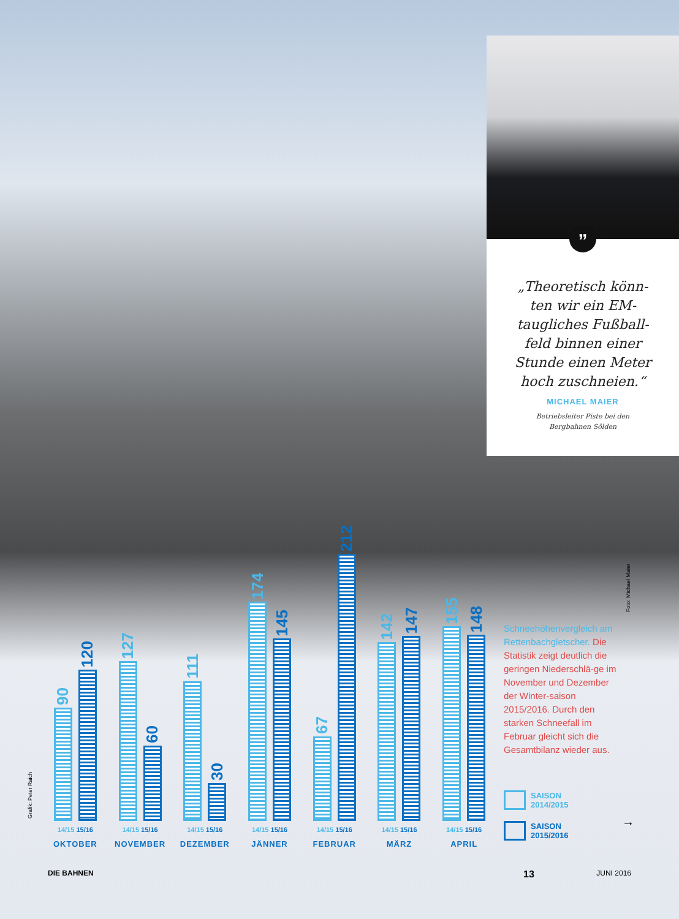”
„Theoretisch könn-ten wir ein EM-taugliches Fußball-feld binnen einer Stunde einen Meter hoch zuschneien.“
MICHAEL MAIER
Betriebsleiter Piste bei den
Bergbahnen Sölden
Foto: Michael Maier
Grafik: Peter Raich
90
120
14/15 15/16
OKTOBER
127
60
14/15 15/16
NOVEMBER
111
30
14/15 15/16
DEZEMBER
174
145
14/15 15/16
JÄNNER
67
212
14/15 15/16
FEBRUAR
142
147
14/15 15/16
MÄRZ
155
148
14/15 15/16
APRIL
Schneehöhenvergleich am Rettenbachgletscher. Die Statistik zeigt deutlich die geringen Niederschlä-ge im November und Dezember der Winter-saison 2015/2016. Durch den starken Schneefall im Februar gleicht sich die Gesamtbilanz wieder aus.
SAISON
2014/2015
SAISON
2015/2016
→
DIE BAHNEN 13 JUNI 2016